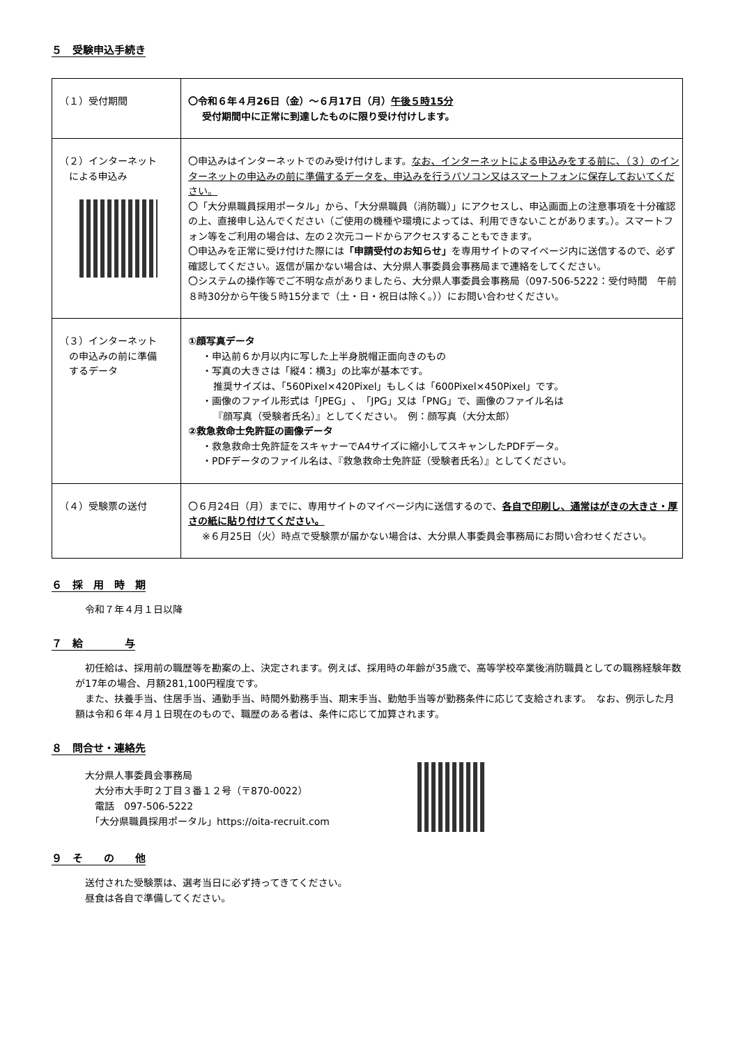５　受験申込手続き
| （１）受付期間 | 〇令和６年４月26日（金）～６月17日（月） 午後５時15分 受付期間中に正常に到達したものに限り受け付けします。 |
| （２）インターネット による申込み | 〇申込みはインターネットでのみ受け付けします。 なお、インターネットによる申込みをする前に、（３）のインターネットの申込みの前に準備するデータを、申込みを行うパソコン又はスマートフォンに保存しておいてください。 〇「大分県職員採用ポータル」から、「大分県職員（消防職）」にアクセスし、申込画面上の注意事項を十分確認の上、直接申し込んでください（ご使用の機種や環境によっては、利用できないことがあります。）。スマートフォン等をご利用の場合は、左の２次元コードからアクセスすることもできます。 〇申込みを正常に受け付けた際には 「申請受付のお知らせ」 を専用サイトのマイページ内に送信するので、必ず確認してください。返信が届かない場合は、大分県人事委員会事務局まで連絡をしてください。 〇システムの操作等でご不明な点がありましたら、大分県人事委員会事務局（097-506-5222：受付時間 午前８時30分から午後５時15分まで（土・日・祝日は除く。））にお問い合わせください。 |
| （３）インターネット の申込みの前に準備 するデータ | ①顔写真データ ・申込前６か月以内に写した上半身脱帽正面向きのもの ・写真の大きさは「縦4：横3」の比率が基本です。 推奨サイズは、「560Pixel×420Pixel」もしくは「600Pixel×450Pixel」です。 ・画像のファイル形式は「JPEG」、「JPG」又は「PNG」で、画像のファイル名は 『顔写真（受験者氏名）』としてください。 例：顔写真（大分太郎） ②救急救命士免許証の画像データ ・救急救命士免許証をスキャナーでA4サイズに縮小してスキャンしたPDFデータ。 ・PDFデータのファイル名は、『救急救命士免許証（受験者氏名）』としてください。 |
| （４）受験票の送付 | 〇６月24日（月）までに、専用サイトのマイページ内に送信するので、 各自で印刷し、通常はがきの大きさ・厚さの紙に貼り付けてください。 ※６月25日（火）時点で受験票が届かない場合は、大分県人事委員会事務局にお問い合わせください。 |
６　採　用　時　期
令和７年４月１日以降
７　給　　　　与
　初任給は、採用前の職歴等を勘案の上、決定されます。例えば、採用時の年齢が35歳で、高等学校卒業後消防職員としての職務経験年数が17年の場合、月額281,100円程度です。
　また、扶養手当、住居手当、通勤手当、時間外勤務手当、期末手当、勤勉手当等が勤務条件に応じて支給されます。　なお、例示した月額は令和６年４月１日現在のもので、職歴のある者は、条件に応じて加算されます。
８　問合せ・連絡先
大分県人事委員会事務局
　大分市大手町２丁目３番１２号（〒870-0022）
　電話　097-506-5222
　「大分県職員採用ポータル」https://oita-recruit.com
９　そ　　の　　他
送付された受験票は、選考当日に必ず持ってきてください。
昼食は各自で準備してください。